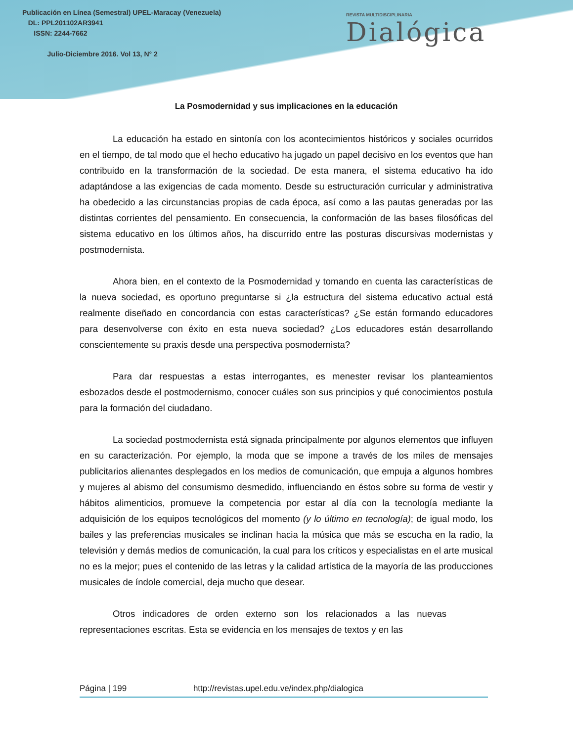Publicación en Línea (Semestral) UPEL-Maracay (Venezuela)
DL: PPL201102AR3941
ISSN: 2244-7662
Julio-Diciembre 2016. Vol 13, N° 2
REVISTA MULTIDISCIPLINARIA
Dialógica
La Posmodernidad y sus implicaciones en la educación
La educación ha estado en sintonía con los acontecimientos históricos y sociales ocurridos en el tiempo, de tal modo que el hecho educativo ha jugado un papel decisivo en los eventos que han contribuido en la transformación de la sociedad. De esta manera, el sistema educativo ha ido adaptándose a las exigencias de cada momento. Desde su estructuración curricular y administrativa ha obedecido a las circunstancias propias de cada época, así como a las pautas generadas por las distintas corrientes del pensamiento. En consecuencia, la conformación de las bases filosóficas del sistema educativo en los últimos años, ha discurrido entre las posturas discursivas modernistas y postmodernista.
Ahora bien, en el contexto de la Posmodernidad y tomando en cuenta las características de la nueva sociedad, es oportuno preguntarse si ¿la estructura del sistema educativo actual está realmente diseñado en concordancia con estas características? ¿Se están formando educadores para desenvolverse con éxito en esta nueva sociedad? ¿Los educadores están desarrollando conscientemente su praxis desde una perspectiva posmodernista?
Para dar respuestas a estas interrogantes, es menester revisar los planteamientos esbozados desde el postmodernismo, conocer cuáles son sus principios y qué conocimientos postula para la formación del ciudadano.
La sociedad postmodernista está signada principalmente por algunos elementos que influyen en su caracterización. Por ejemplo, la moda que se impone a través de los miles de mensajes publicitarios alienantes desplegados en los medios de comunicación, que empuja a algunos hombres y mujeres al abismo del consumismo desmedido, influenciando en éstos sobre su forma de vestir y hábitos alimenticios, promueve la competencia por estar al día con la tecnología mediante la adquisición de los equipos tecnológicos del momento (y lo último en tecnología); de igual modo, los bailes y las preferencias musicales se inclinan hacia la música que más se escucha en la radio, la televisión y demás medios de comunicación, la cual para los críticos y especialistas en el arte musical no es la mejor; pues el contenido de las letras y la calidad artística de la mayoría de las producciones musicales de índole comercial, deja mucho que desear.
Otros indicadores de orden externo son los relacionados a las nuevas representaciones escritas. Esta se evidencia en los mensajes de textos y en las
Página | 199 http://revistas.upel.edu.ve/index.php/dialogica